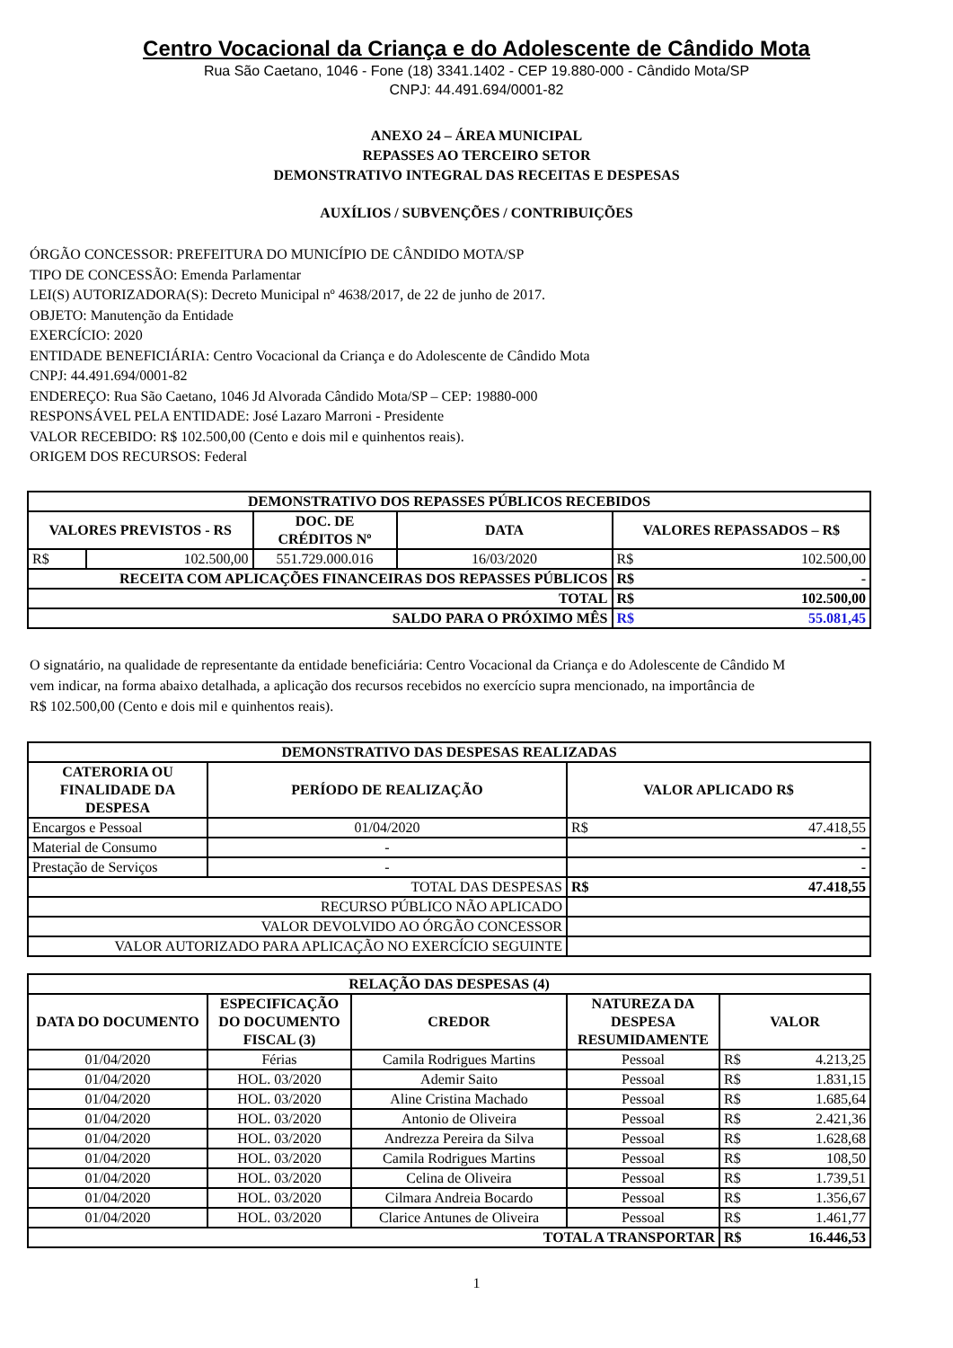Centro Vocacional da Criança e do Adolescente de Cândido Mota
Rua São Caetano, 1046 - Fone (18) 3341.1402 - CEP 19.880-000 - Cândido Mota/SP
CNPJ: 44.491.694/0001-82
ANEXO 24 – ÁREA MUNICIPAL
REPASSES AO TERCEIRO SETOR
DEMONSTRATIVO INTEGRAL DAS RECEITAS E DESPESAS
AUXÍLIOS / SUBVENÇÕES / CONTRIBUIÇÕES
ÓRGÃO CONCESSOR: PREFEITURA DO MUNICÍPIO DE CÂNDIDO MOTA/SP
TIPO DE CONCESSÃO: Emenda Parlamentar
LEI(S) AUTORIZADORA(S): Decreto Municipal nº 4638/2017, de 22 de junho de 2017.
OBJETO: Manutenção da Entidade
EXERCÍCIO: 2020
ENTIDADE BENEFICIÁRIA: Centro Vocacional da Criança e do Adolescente de Cândido Mota
CNPJ: 44.491.694/0001-82
ENDEREÇO: Rua São Caetano, 1046 Jd Alvorada Cândido Mota/SP – CEP: 19880-000
RESPONSÁVEL PELA ENTIDADE: José Lazaro Marroni - Presidente
VALOR RECEBIDO: R$ 102.500,00 (Cento e dois mil e quinhentos reais).
ORIGEM DOS RECURSOS: Federal
| DEMONSTRATIVO DOS REPASSES PÚBLICOS RECEBIDOS | | | | |
| --- | --- | --- | --- | --- |
| VALORES PREVISTOS - RS | | DOC. DE CRÉDITOS Nº | DATA | VALORES REPASSADOS – R$ |
| R$ | 102.500,00 | 551.729.000.016 | 16/03/2020 | R$ 102.500,00 |
| RECEITA COM APLICAÇÕES FINANCEIRAS DOS REPASSES PÚBLICOS | | | | R$ - |
| TOTAL | | | | R$ 102.500,00 |
| SALDO PARA O PRÓXIMO MÊS | | | | R$ 55.081,45 |
O signatário, na qualidade de representante da entidade beneficiária: Centro Vocacional da Criança e do Adolescente de Cândido M
vem indicar, na forma abaixo detalhada, a aplicação dos recursos recebidos no exercício supra mencionado, na importância de
R$ 102.500,00 (Cento e dois mil e quinhentos reais).
| DEMONSTRATIVO DAS DESPESAS REALIZADAS | | |
| --- | --- | --- |
| CATERORIA OU FINALIDADE DA DESPESA | PERÍODO DE REALIZAÇÃO | VALOR APLICADO R$ |
| Encargos e Pessoal | 01/04/2020 | R$ 47.418,55 |
| Material de Consumo | - | - |
| Prestação de Serviços | - | - |
| TOTAL DAS DESPESAS | | R$ 47.418,55 |
| RECURSO PÚBLICO NÃO APLICADO | | |
| VALOR DEVOLVIDO AO ÓRGÃO CONCESSOR | | |
| VALOR AUTORIZADO PARA APLICAÇÃO NO EXERCÍCIO SEGUINTE | | |
| RELAÇÃO DAS DESPESAS (4) | | | | | |
| --- | --- | --- | --- | --- | --- |
| DATA DO DOCUMENTO | ESPECIFICAÇÃO DO DOCUMENTO FISCAL (3) | CREDOR | NATUREZA DA DESPESA RESUMIDAMENTE | VALOR | |
| 01/04/2020 | Férias | Camila Rodrigues Martins | Pessoal | R$ | 4.213,25 |
| 01/04/2020 | HOL. 03/2020 | Ademir Saito | Pessoal | R$ | 1.831,15 |
| 01/04/2020 | HOL. 03/2020 | Aline Cristina Machado | Pessoal | R$ | 1.685,64 |
| 01/04/2020 | HOL. 03/2020 | Antonio de Oliveira | Pessoal | R$ | 2.421,36 |
| 01/04/2020 | HOL. 03/2020 | Andrezza Pereira da Silva | Pessoal | R$ | 1.628,68 |
| 01/04/2020 | HOL. 03/2020 | Camila Rodrigues Martins | Pessoal | R$ | 108,50 |
| 01/04/2020 | HOL. 03/2020 | Celina de Oliveira | Pessoal | R$ | 1.739,51 |
| 01/04/2020 | HOL. 03/2020 | Cilmara Andreia Bocardo | Pessoal | R$ | 1.356,67 |
| 01/04/2020 | HOL. 03/2020 | Clarice Antunes de Oliveira | Pessoal | R$ | 1.461,77 |
| TOTAL A TRANSPORTAR | | | | R$ | 16.446,53 |
1